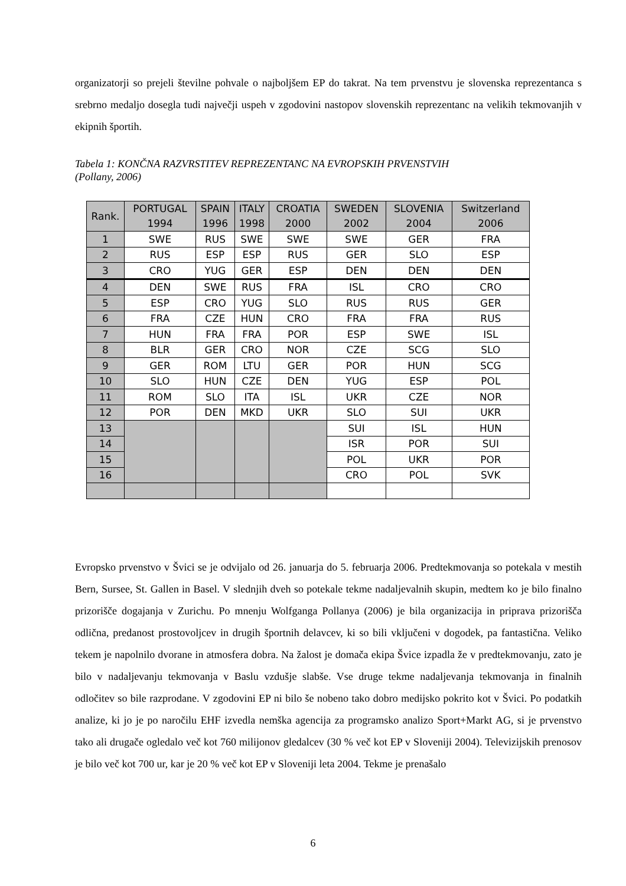organizatorji so prejeli številne pohvale o najboljšem EP do takrat. Na tem prvenstvu je slovenska reprezentanca s srebrno medaljo dosegla tudi največji uspeh v zgodovini nastopov slovenskih reprezentanc na velikih tekmovanjih v ekipnih športih.
Tabela 1: KONČNA RAZVRSTITEV REPREZENTANC NA EVROPSKIH PRVENSTVIH
(Pollany, 2006)
| Rank. | PORTUGAL 1994 | SPAIN 1996 | ITALY 1998 | CROATIA 2000 | SWEDEN 2002 | SLOVENIA 2004 | Switzerland 2006 |
| --- | --- | --- | --- | --- | --- | --- | --- |
| 1 | SWE | RUS | SWE | SWE | SWE | GER | FRA |
| 2 | RUS | ESP | ESP | RUS | GER | SLO | ESP |
| 3 | CRO | YUG | GER | ESP | DEN | DEN | DEN |
| 4 | DEN | SWE | RUS | FRA | ISL | CRO | CRO |
| 5 | ESP | CRO | YUG | SLO | RUS | RUS | GER |
| 6 | FRA | CZE | HUN | CRO | FRA | FRA | RUS |
| 7 | HUN | FRA | FRA | POR | ESP | SWE | ISL |
| 8 | BLR | GER | CRO | NOR | CZE | SCG | SLO |
| 9 | GER | ROM | LTU | GER | POR | HUN | SCG |
| 10 | SLO | HUN | CZE | DEN | YUG | ESP | POL |
| 11 | ROM | SLO | ITA | ISL | UKR | CZE | NOR |
| 12 | POR | DEN | MKD | UKR | SLO | SUI | UKR |
| 13 | | | | | SUI | ISL | HUN |
| 14 | | | | | ISR | POR | SUI |
| 15 | | | | | POL | UKR | POR |
| 16 | | | | | CRO | POL | SVK |
Evropsko prvenstvo v Švici se je odvijalo od 26. januarja do 5. februarja 2006. Predtekmovanja so potekala v mestih Bern, Sursee, St. Gallen in Basel. V slednjih dveh so potekale tekme nadaljevalnih skupin, medtem ko je bilo finalno prizorišče dogajanja v Zurichu. Po mnenju Wolfganga Pollanya (2006) je bila organizacija in priprava prizorišča odlična, predanost prostovoljcev in drugih športnih delavcev, ki so bili vključeni v dogodek, pa fantastična. Veliko tekem je napolnilo dvorane in atmosfera dobra. Na žalost je domača ekipa Švice izpadla že v predtekmovanju, zato je bilo v nadaljevanju tekmovanja v Baslu vzdušje slabše. Vse druge tekme nadaljevanja tekmovanja in finalnih odločitev so bile razprodane. V zgodovini EP ni bilo še nobeno tako dobro medijsko pokrito kot v Švici. Po podatkih analize, ki jo je po naročilu EHF izvedla nemška agencija za programsko analizo Sport+Markt AG, si je prvenstvo tako ali drugače ogledalo več kot 760 milijonov gledalcev (30 % več kot EP v Sloveniji 2004). Televizijskih prenosov je bilo več kot 700 ur, kar je 20 % več kot EP v Sloveniji leta 2004. Tekme je prenašalo
6